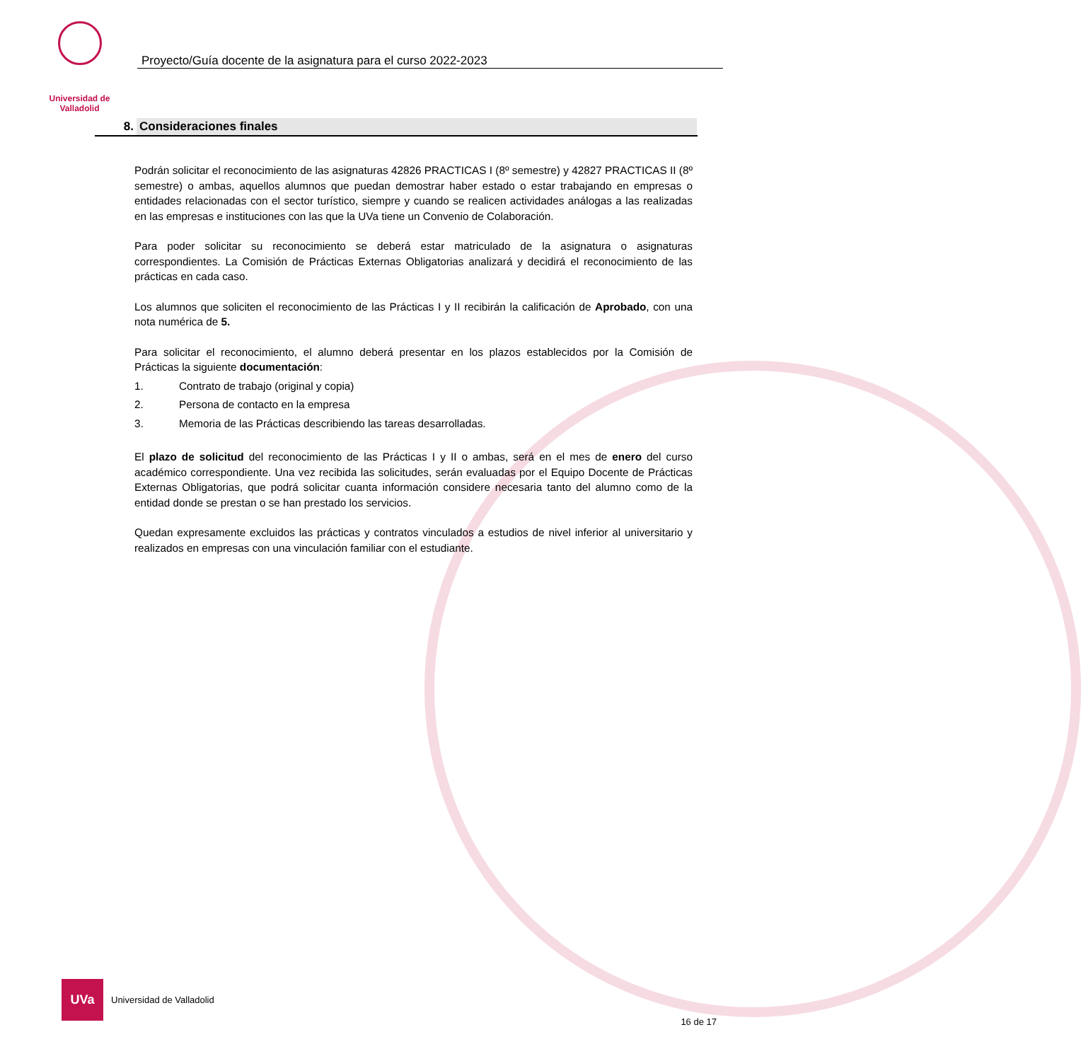Universidad de Valladolid
Proyecto/Guía docente de la asignatura para el curso 2022-2023
8. Consideraciones finales
Podrán solicitar el reconocimiento de las asignaturas 42826 PRACTICAS I (8º semestre) y 42827 PRACTICAS II (8º semestre) o ambas, aquellos alumnos que puedan demostrar haber estado o estar trabajando en empresas o entidades relacionadas con el sector turístico, siempre y cuando se realicen actividades análogas a las realizadas en las empresas e instituciones con las que la UVa tiene un Convenio de Colaboración.
Para poder solicitar su reconocimiento se deberá estar matriculado de la asignatura o asignaturas correspondientes. La Comisión de Prácticas Externas Obligatorias analizará y decidirá el reconocimiento de las prácticas en cada caso.
Los alumnos que soliciten el reconocimiento de las Prácticas I y II recibirán la calificación de Aprobado, con una nota numérica de 5.
Para solicitar el reconocimiento, el alumno deberá presentar en los plazos establecidos por la Comisión de Prácticas la siguiente documentación:
1. Contrato de trabajo (original y copia)
2. Persona de contacto en la empresa
3. Memoria de las Prácticas describiendo las tareas desarrolladas.
El plazo de solicitud del reconocimiento de las Prácticas I y II o ambas, será en el mes de enero del curso académico correspondiente. Una vez recibida las solicitudes, serán evaluadas por el Equipo Docente de Prácticas Externas Obligatorias, que podrá solicitar cuanta información considere necesaria tanto del alumno como de la entidad donde se prestan o se han prestado los servicios.
Quedan expresamente excluidos las prácticas y contratos vinculados a estudios de nivel inferior al universitario y realizados en empresas con una vinculación familiar con el estudiante.
UVa
Universidad de Valladolid
16 de 17